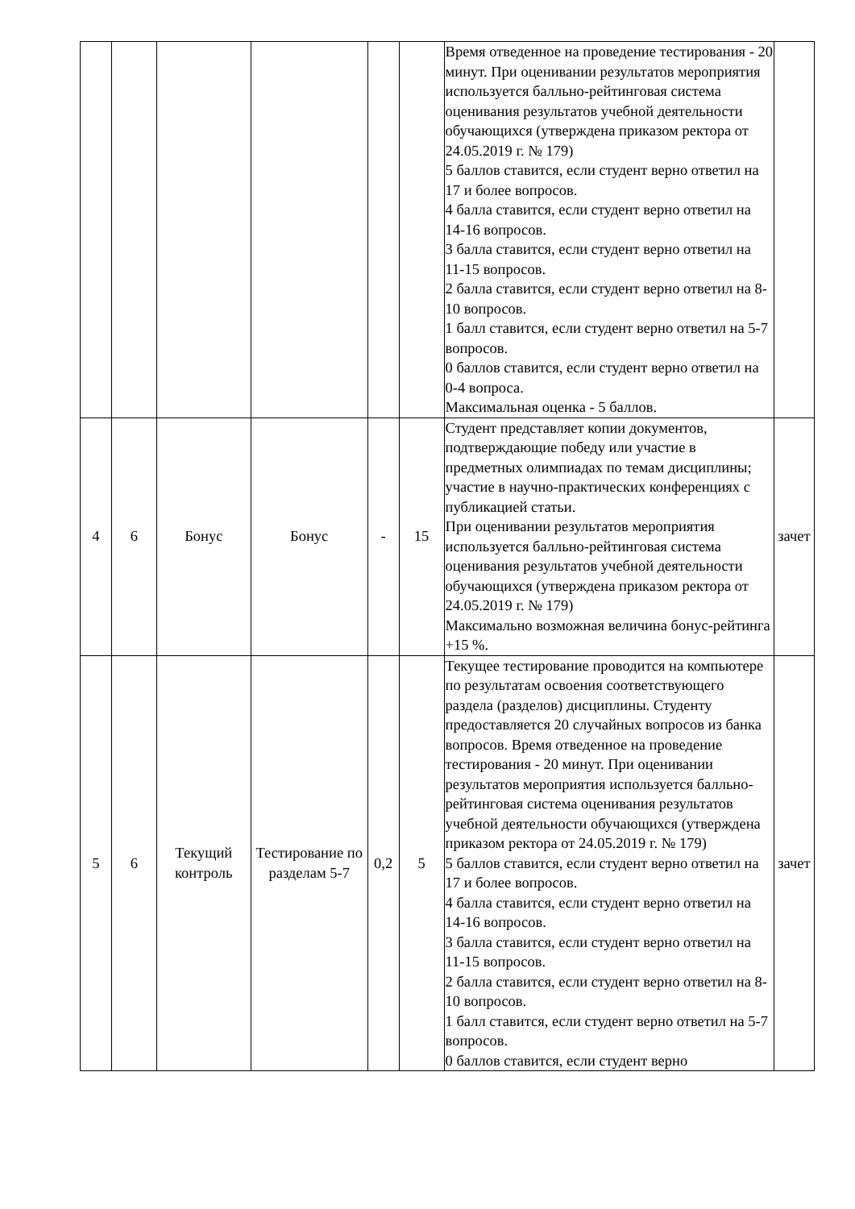| | | | | | | Время отведенное на проведение тестирования - 20 минут. При оценивании результатов мероприятия используется балльно-рейтинговая система оценивания результатов учебной деятельности обучающихся (утверждена приказом ректора от 24.05.2019 г. № 179) 5 баллов ставится, если студент верно ответил на 17 и более вопросов. 4 балла ставится, если студент верно ответил на 14-16 вопросов. 3 балла ставится, если студент верно ответил на 11-15 вопросов. 2 балла ставится, если студент верно ответил на 8-10 вопросов. 1 балл ставится, если студент верно ответил на 5-7 вопросов. 0 баллов ставится, если студент верно ответил на 0-4 вопроса. Максимальная оценка - 5 баллов. | |
| 4 | 6 | Бонус | Бонус | - | 15 | Студент представляет копии документов, подтверждающие победу или участие в предметных олимпиадах по темам дисциплины; участие в научно-практических конференциях с публикацией статьи. При оценивании результатов мероприятия используется балльно-рейтинговая система оценивания результатов учебной деятельности обучающихся (утверждена приказом ректора от 24.05.2019 г. № 179) Максимально возможная величина бонус-рейтинга +15 %. | зачет |
| 5 | 6 | Текущий контроль | Тестирование по разделам 5-7 | 0,2 | 5 | Текущее тестирование проводится на компьютере по результатам освоения соответствующего раздела (разделов) дисциплины. Студенту предоставляется 20 случайных вопросов из банка вопросов. Время отведенное на проведение тестирования - 20 минут. При оценивании результатов мероприятия используется балльно-рейтинговая система оценивания результатов учебной деятельности обучающихся (утверждена приказом ректора от 24.05.2019 г. № 179) 5 баллов ставится, если студент верно ответил на 17 и более вопросов. 4 балла ставится, если студент верно ответил на 14-16 вопросов. 3 балла ставится, если студент верно ответил на 11-15 вопросов. 2 балла ставится, если студент верно ответил на 8-10 вопросов. 1 балл ставится, если студент верно ответил на 5-7 вопросов. 0 баллов ставится, если студент верно | зачет |